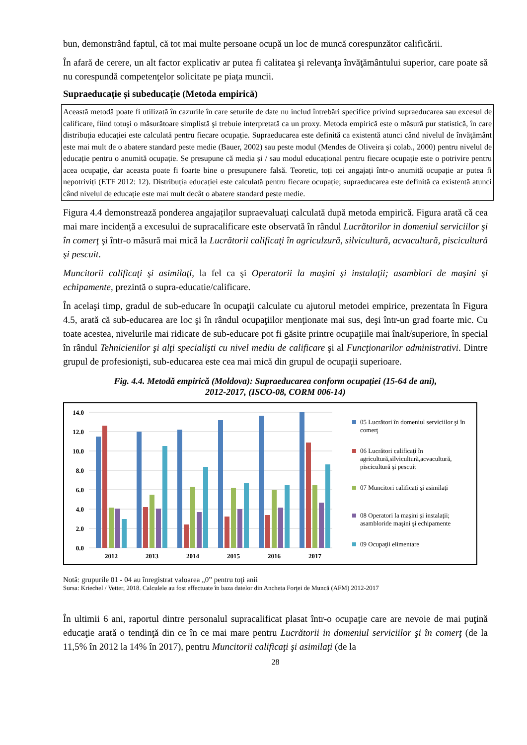bun, demonstrând faptul, că tot mai multe persoane ocupă un loc de muncă corespunzător calificării.
În afară de cerere, un alt factor explicativ ar putea fi calitatea şi relevanţa învăţământului superior, care poate să nu corespundă competenţelor solicitate pe piaţa muncii.
Supraeducație și subeducație (Metoda empirică)
Această metodă poate fi utilizată în cazurile în care seturile de date nu includ întrebări specifice privind supraeducarea sau excesul de calificare, fiind totuşi o măsurătoare simplistă şi trebuie interpretată ca un proxy. Metoda empirică este o măsură pur statistică, în care distribuția educației este calculată pentru fiecare ocupație. Supraeducarea este definită ca existentă atunci când nivelul de învăţământ este mai mult de o abatere standard peste medie (Bauer, 2002) sau peste modul (Mendes de Oliveira și colab., 2000) pentru nivelul de educație pentru o anumită ocupație. Se presupune că media și / sau modul educațional pentru fiecare ocupație este o potrivire pentru acea ocupație, dar aceasta poate fi foarte bine o presupunere falsă. Teoretic, toți cei angajați într-o anumită ocupație ar putea fi nepotriviți (ETF 2012: 12). Distribuția educației este calculată pentru fiecare ocupație; supraeducarea este definită ca existentă atunci când nivelul de educație este mai mult decât o abatere standard peste medie.
Figura 4.4 demonstrează ponderea angajaților supraevaluați calculată după metoda empirică. Figura arată că cea mai mare incidență a excesului de supracalificare este observată în rândul Lucrătorilor in domeniul serviciilor şi în comerţ şi într-o măsură mai mică la Lucrătorii calificaţi în agriculzură, silvicultură, acvacultură, piscicultură şi pescuit.
Muncitorii calificaţi şi asimilaţi, la fel ca şi Operatorii la maşini şi instalaţii; asamblori de maşini şi echipamente, prezintă o supra-educatie/calificare.
În acelaşi timp, gradul de sub-educare în ocupaţii calculate cu ajutorul metodei empirice, prezentata în Figura 4.5, arată că sub-educarea are loc şi în rândul ocupaţiilor menţionate mai sus, deşi într-un grad foarte mic. Cu toate acestea, nivelurile mai ridicate de sub-educare pot fi găsite printre ocupaţiile mai înalt/superiore, în special în rândul Tehnicienilor şi alţi specialişti cu nivel mediu de calificare şi al Funcţionarilor administrativi. Dintre grupul de profesionişti, sub-educarea este cea mai mică din grupul de ocupaţii superioare.
Fig. 4.4. Metodă empirică (Moldova): Supraeducarea conform ocupației (15-64 de ani),
2012-2017, (ISCO-08, CORM 006-14)
14.0
12.0
10.0
8.0
6.0
4.0
2.0
0.0
2012
2013
2014
2015
2016
2017
05 Lucrători în domeniul serviciilor şi în comerţ
06 Lucrători calificaţi în agricultură,silvicultură,acvacultură, piscicultură şi pescuit
07 Muncitori calificaţi şi asimilaţi
08 Operatori la maşini şi instalaţii; asambloride maşini şi echipamente
09 Ocupaţii elimentare
Notă: grupurile 01 - 04 au înregistrat valoarea „0” pentru toţi anii
Sursa: Kriechel / Vetter, 2018. Calculele au fost effectuate în baza datelor din Ancheta Forţei de Muncă (AFM) 2012-2017
În ultimii 6 ani, raportul dintre personalul supracalificat plasat într-o ocupaţie care are nevoie de mai puţină educaţie arată o tendinţă din ce în ce mai mare pentru Lucrătorii in domeniul serviciilor şi în comerţ (de la 11,5% în 2012 la 14% în 2017), pentru Muncitorii calificaţi şi asimilaţi (de la
28